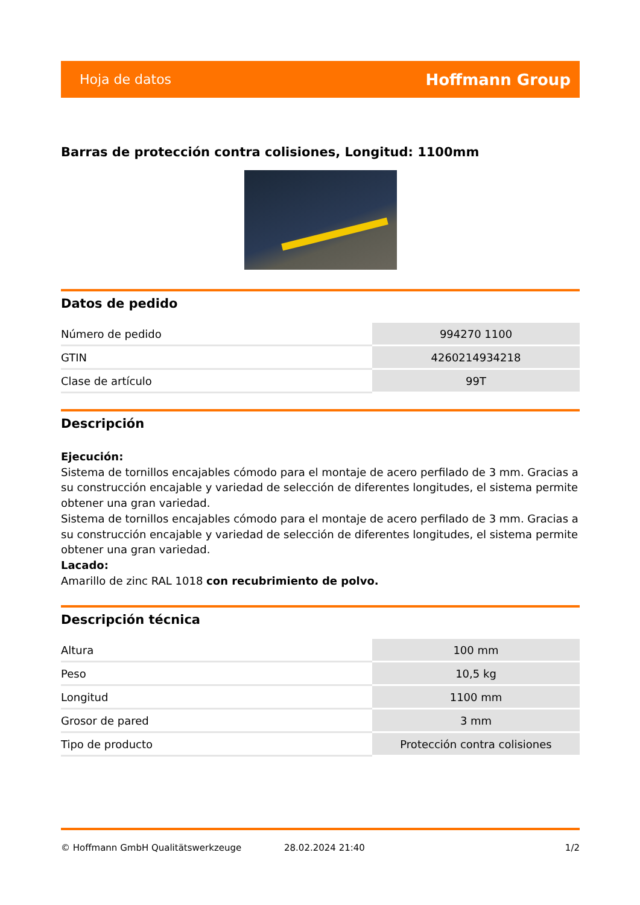Hoja de datos Hoffmann Group
Barras de protección contra colisiones, Longitud: 1100mm
Datos de pedido
| Número de pedido | 994270 1100 |
| GTIN | 4260214934218 |
| Clase de artículo | 99T |
Descripción
Ejecución:
Sistema de tornillos encajables cómodo para el montaje de acero perfilado de 3 mm. Gracias a su construcción encajable y variedad de selección de diferentes longitudes, el sistema permite obtener una gran variedad.
Sistema de tornillos encajables cómodo para el montaje de acero perfilado de 3 mm. Gracias a su construcción encajable y variedad de selección de diferentes longitudes, el sistema permite obtener una gran variedad.
Lacado:
Amarillo de zinc RAL 1018 con recubrimiento de polvo.
Descripción técnica
| Altura | 100 mm |
| Peso | 10,5 kg |
| Longitud | 1100 mm |
| Grosor de pared | 3 mm |
| Tipo de producto | Protección contra colisiones |
© Hoffmann GmbH Qualitätswerkzeuge 28.02.2024 21:40 1/2